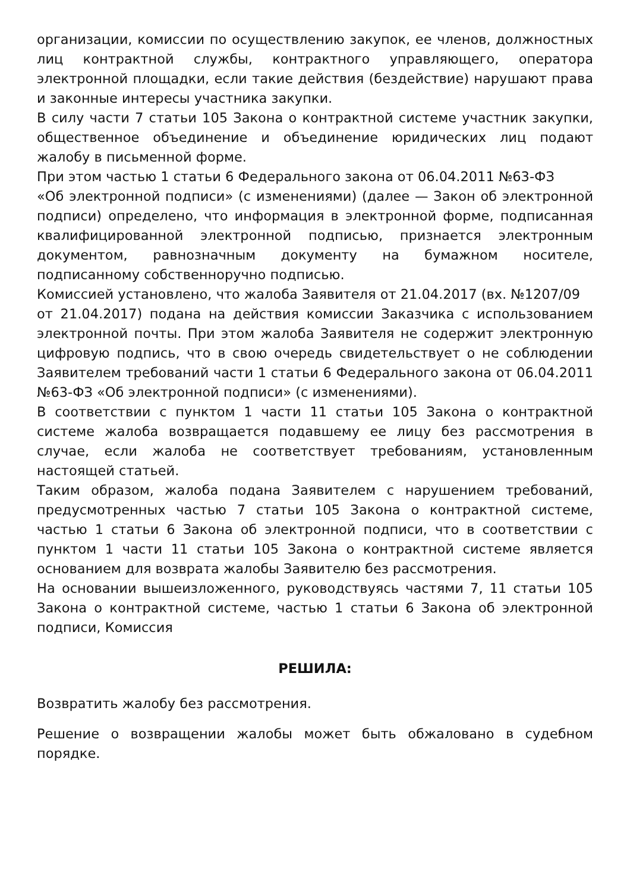организации, комиссии по осуществлению закупок, ее членов, должностных лиц контрактной службы, контрактного управляющего, оператора электронной площадки, если такие действия (бездействие) нарушают права и законные интересы участника закупки.
В силу части 7 статьи 105 Закона о контрактной системе участник закупки, общественное объединение и объединение юридических лиц подают жалобу в письменной форме.
При этом частью 1 статьи 6 Федерального закона от 06.04.2011 №63-ФЗ
«Об электронной подписи» (с изменениями) (далее — Закон об электронной подписи) определено, что информация в электронной форме, подписанная квалифицированной электронной подписью, признается электронным документом, равнозначным документу на бумажном носителе, подписанному собственноручно подписью.
Комиссией установлено, что жалоба Заявителя от 21.04.2017 (вх. №1207/09
от 21.04.2017) подана на действия комиссии Заказчика с использованием электронной почты. При этом жалоба Заявителя не содержит электронную цифровую подпись, что в свою очередь свидетельствует о не соблюдении Заявителем требований части 1 статьи 6 Федерального закона от 06.04.2011 №63-ФЗ «Об электронной подписи» (с изменениями).
В соответствии с пунктом 1 части 11 статьи 105 Закона о контрактной системе жалоба возвращается подавшему ее лицу без рассмотрения в случае, если жалоба не соответствует требованиям, установленным настоящей статьей.
Таким образом, жалоба подана Заявителем с нарушением требований, предусмотренных частью 7 статьи 105 Закона о контрактной системе, частью 1 статьи 6 Закона об электронной подписи, что в соответствии с пунктом 1 части 11 статьи 105 Закона о контрактной системе является основанием для возврата жалобы Заявителю без рассмотрения.
На основании вышеизложенного, руководствуясь частями 7, 11 статьи 105 Закона о контрактной системе, частью 1 статьи 6 Закона об электронной подписи, Комиссия
РЕШИЛА:
Возвратить жалобу без рассмотрения.
Решение о возвращении жалобы может быть обжаловано в судебном порядке.